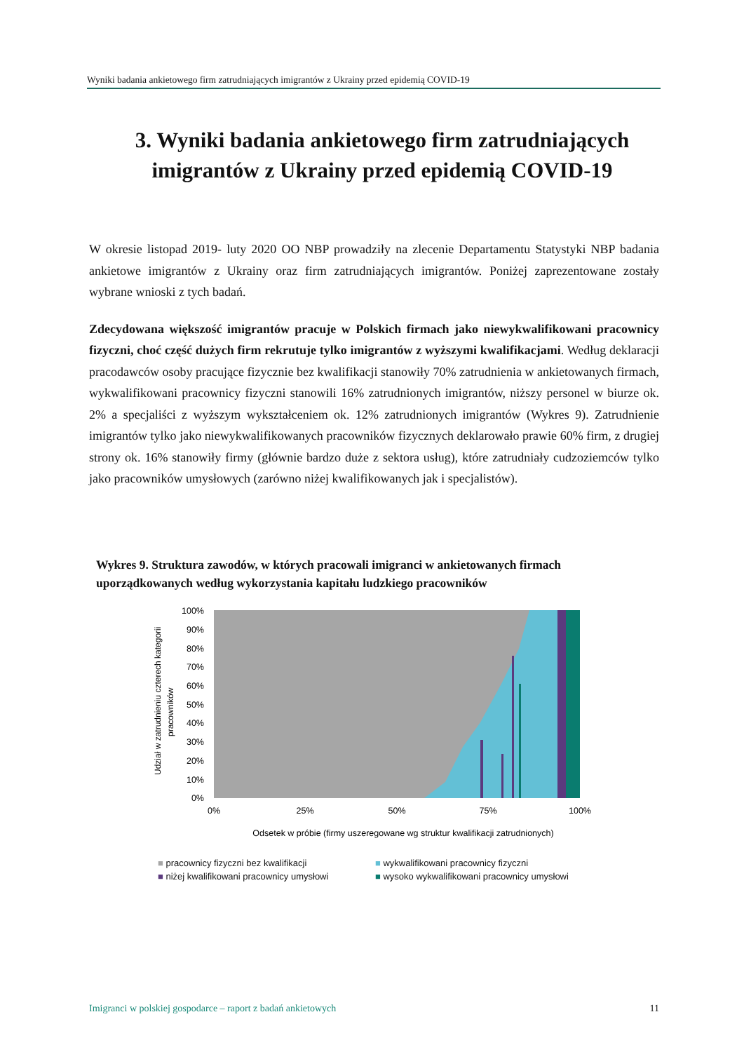Wyniki badania ankietowego firm zatrudniających imigrantów z Ukrainy przed epidemią COVID-19
3. Wyniki badania ankietowego firm zatrudniających imigrantów z Ukrainy przed epidemią COVID-19
W okresie listopad 2019- luty 2020 OO NBP prowadziły na zlecenie Departamentu Statystyki NBP badania ankietowe imigrantów z Ukrainy oraz firm zatrudniających imigrantów. Poniżej zaprezentowane zostały wybrane wnioski z tych badań.
Zdecydowana większość imigrantów pracuje w Polskich firmach jako niewykwalifikowani pracownicy fizyczni, choć część dużych firm rekrutuje tylko imigrantów z wyższymi kwalifikacjami. Według deklaracji pracodawców osoby pracujące fizycznie bez kwalifikacji stanowiły 70% zatrudnienia w ankietowanych firmach, wykwalifikowani pracownicy fizyczni stanowili 16% zatrudnionych imigrantów, niższy personel w biurze ok. 2% a specjaliści z wyższym wykształceniem ok. 12% zatrudnionych imigrantów (Wykres 9). Zatrudnienie imigrantów tylko jako niewykwalifikowanych pracowników fizycznych deklarowało prawie 60% firm, z drugiej strony ok. 16% stanowiły firmy (głównie bardzo duże z sektora usług), które zatrudniały cudzoziemców tylko jako pracowników umysłowych (zarówno niżej kwalifikowanych jak i specjalistów).
Wykres 9. Struktura zawodów, w których pracowali imigranci w ankietowanych firmach uporządkowanych według wykorzystania kapitału ludzkiego pracowników
Udział w zatrudnieniu czterech kategorii
pracowników
100%
90%
80%
70%
60%
50%
40%
30%
20%
10%
0%
0%
25%
50%
75%
100%
Odsetek w próbie (firmy uszeregowane wg struktur kwalifikacji zatrudnionych)
■ pracownicy fizyczni bez kwalifikacji
■ wykwalifikowani pracownicy fizyczni
■ niżej kwalifikowani pracownicy umysłowi
■ wysoko wykwalifikowani pracownicy umysłowi
Imigranci w polskiej gospodarce – raport z badań ankietowych 11